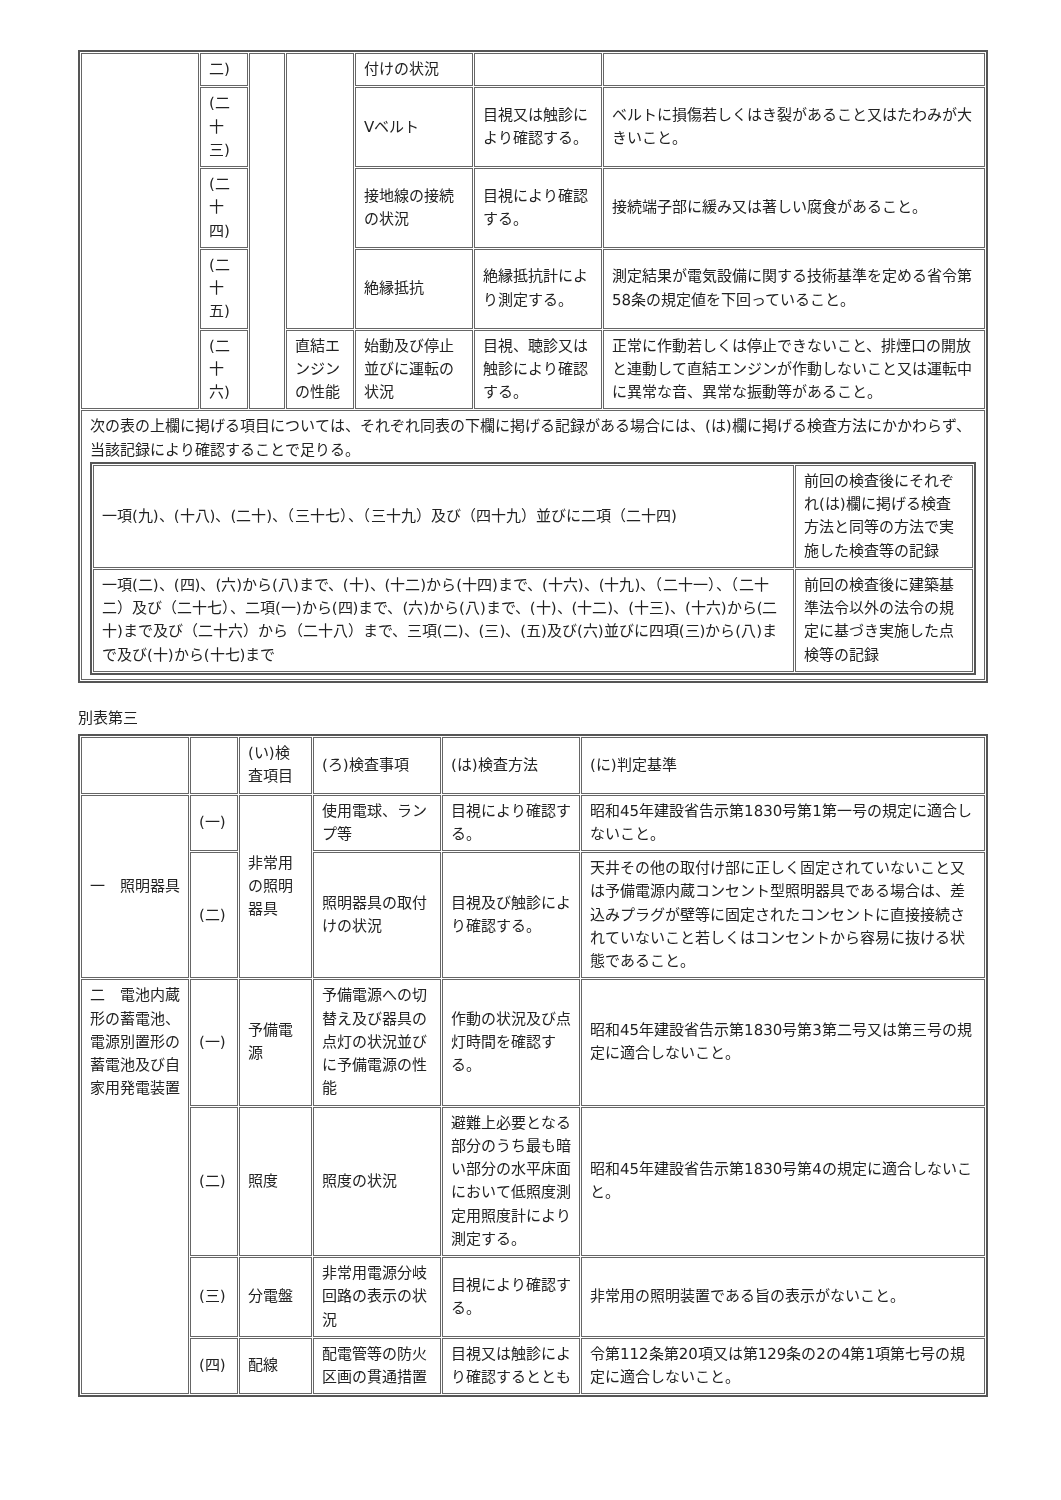| | 二) | | | 付けの状況 | | |
| | (二十三) | | | Vベルト | 目視又は触診により確認する。 | ベルトに損傷若しくはき裂があること又はたわみが大きいこと。 |
| | (二十四) | | | 接地線の接続の状況 | 目視により確認する。 | 接続端子部に緩み又は著しい腐食があること。 |
| | (二十五) | | | 絶縁抵抗 | 絶縁抵抗計により測定する。 | 測定結果が電気設備に関する技術基準を定める省令第58条の規定値を下回っていること。 |
| | (二十六) | | 直結エンジンの性能 | 始動及び停止並びに運転の状況 | 目視、聴診又は触診により確認する。 | 正常に作動若しくは停止できないこと、排煙口の開放と連動して直結エンジンが作動しないこと又は運転中に異常な音、異常な振動等があること。 |
| 次の表の上欄に掲げる項目については、それぞれ同表の下欄に掲げる記録がある場合には、(は)欄に掲げる検査方法にかかわらず、当該記録により確認することで足りる。 / 一項(九)、(十八)、(二十)、（三十七）、（三十九）及び（四十九）並びに二項（二十四) / 前回の検査後にそれぞれ(は)欄に掲げる検査方法と同等の方法で実施した検査等の記録 / / 一項(二)、(四)、(六)から(八)まで、(十)、(十二)から(十四)まで、(十六)、(十九)、（二十一）、（二十二）及び（二十七）、二項(一)から(四)まで、(六)から(八)まで、(十)、(十二)、(十三)、(十六)から(二十)まで及び（二十六）から（二十八）まで、三項(二)、(三)、(五)及び(六)並びに四項(三)から(八)まで及び(十)から(十七)まで / 前回の検査後に建築基準法令以外の法令の規定に基づき実施した点検等の記録 / | | | | | | |
別表第三
| | | (い)検査項目 | (ろ)検査事項 | (は)検査方法 | (に)判定基準 |
| --- | --- | --- | --- | --- | --- |
| 一 照明器具 | (一) | 非常用の照明器具 | 使用電球、ランプ等 | 目視により確認する。 | 昭和45年建設省告示第1830号第1第一号の規定に適合しないこと。 |
| | (二) | | 照明器具の取付けの状況 | 目視及び触診により確認する。 | 天井その他の取付け部に正しく固定されていないこと又は予備電源内蔵コンセント型照明器具である場合は、差込みプラグが壁等に固定されたコンセントに直接接続されていないこと若しくはコンセントから容易に抜ける状態であること。 |
| 二 電池内蔵形の蓄電池、電源別置形の蓄電池及び自家用発電装置 | (一) | 予備電源 | 予備電源への切替え及び器具の点灯の状況並びに予備電源の性能 | 作動の状況及び点灯時間を確認する。 | 昭和45年建設省告示第1830号第3第二号又は第三号の規定に適合しないこと。 |
| | (二) | 照度 | 照度の状況 | 避難上必要となる部分のうち最も暗い部分の水平床面において低照度測定用照度計により測定する。 | 昭和45年建設省告示第1830号第4の規定に適合しないこと。 |
| | (三) | 分電盤 | 非常用電源分岐回路の表示の状況 | 目視により確認する。 | 非常用の照明装置である旨の表示がないこと。 |
| | (四) | 配線 | 配電管等の防火区画の貫通措置 | 目視又は触診により確認するととも | 令第112条第20項又は第129条の2の4第1項第七号の規定に適合しないこと。 |